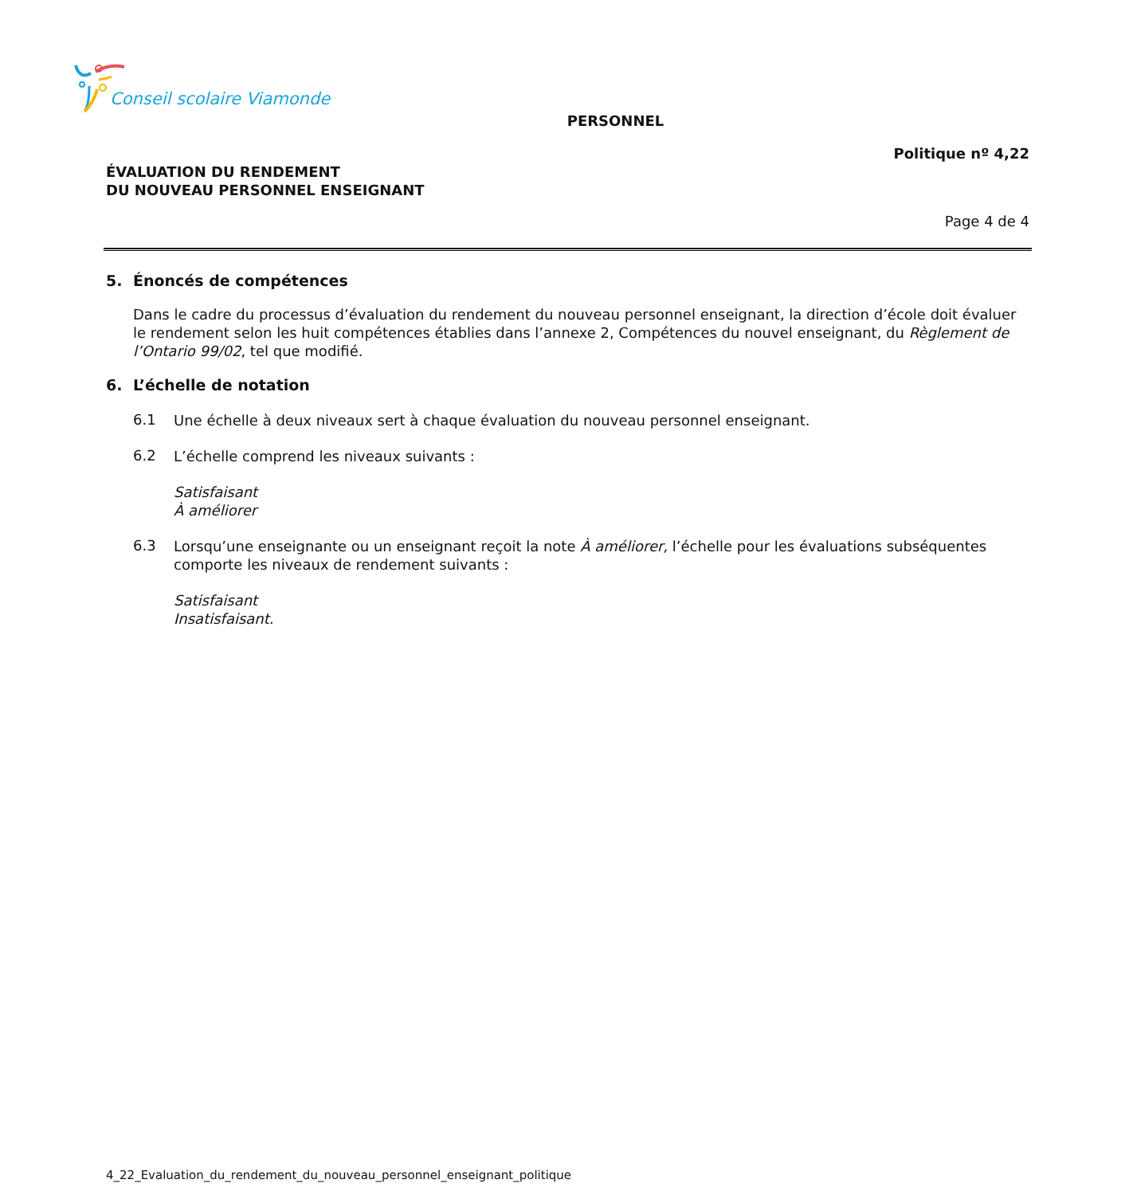Conseil scolaire Viamonde
PERSONNEL
Politique nº 4,22
ÉVALUATION DU RENDEMENT
DU NOUVEAU PERSONNEL ENSEIGNANT
Page 4 de 4
5. Énoncés de compétences
Dans le cadre du processus d’évaluation du rendement du nouveau personnel enseignant, la direction d’école doit évaluer le rendement selon les huit compétences établies dans l’annexe 2, Compétences du nouvel enseignant, du Règlement de l’Ontario 99/02, tel que modifié.
6. L’échelle de notation
6.1
Une échelle à deux niveaux sert à chaque évaluation du nouveau personnel enseignant.
6.2
L’échelle comprend les niveaux suivants :
Satisfaisant
À améliorer
6.3
Lorsqu’une enseignante ou un enseignant reçoit la note À améliorer, l’échelle pour les évaluations subséquentes comporte les niveaux de rendement suivants :
Satisfaisant
Insatisfaisant.
4_22_Evaluation_du_rendement_du_nouveau_personnel_enseignant_politique